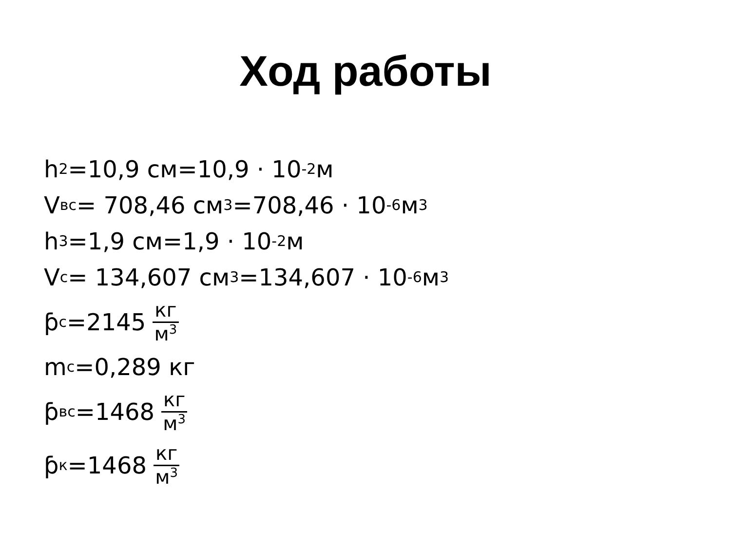Ход работы
h<sub>2</sub>=10,9 см=10,9 · 10<sup>-2</sup> м
V<sub>вс</sub>= 708,46 см<sup>3</sup>=708,46 · 10<sup>-6</sup> м<sup>3</sup>
h<sub>3</sub>=1,9 см=1,9 · 10<sup>-2</sup> м
V<sub>с</sub>= 134,607 см<sup>3</sup>=134,607 · 10<sup>-6</sup> м<sup>3</sup>
ƥ<sub>с</sub>=2145 кг м<sup>3</sup>
m<sub>с</sub>=0,289 кг
ƥ<sub>вс</sub>=1468 кг м<sup>3</sup>
ƥ<sub>к</sub>=1468 кг м<sup>3</sup>